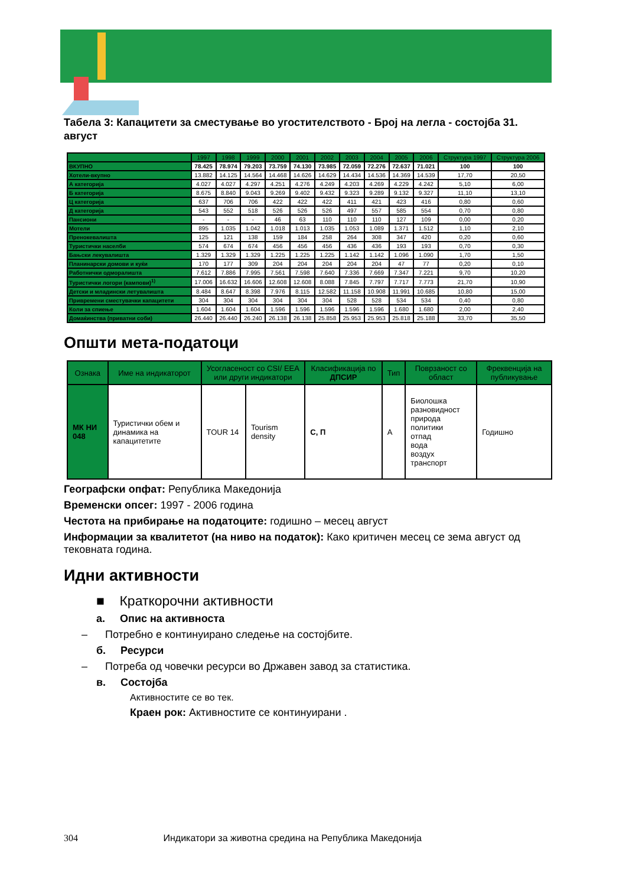Табела 3: Капацитети за сместување во угостителството - Број на легла - состојба 31. август
| | 1997 | 1998 | 1999 | 2000 | 2001 | 2002 | 2003 | 2004 | 2005 | 2006 | Структура 1997 | Структура 2006 |
| --- | --- | --- | --- | --- | --- | --- | --- | --- | --- | --- | --- | --- |
| ВКУПНО | 78.425 | 78.974 | 79.203 | 73.759 | 74.130 | 73.985 | 72.059 | 72.276 | 72.637 | 71.021 | 100 | 100 |
| Хотели-вкупно | 13.882 | 14.125 | 14.564 | 14.468 | 14.626 | 14.629 | 14.434 | 14.536 | 14.369 | 14.539 | 17,70 | 20,50 |
| А категорија | 4.027 | 4.027 | 4.297 | 4.251 | 4.276 | 4.249 | 4.203 | 4.269 | 4.229 | 4.242 | 5,10 | 6,00 |
| Б категорија | 8.675 | 8.840 | 9.043 | 9.269 | 9.402 | 9.432 | 9.323 | 9.289 | 9.132 | 9.327 | 11,10 | 13,10 |
| Ц категорија | 637 | 706 | 706 | 422 | 422 | 422 | 411 | 421 | 423 | 416 | 0,80 | 0,60 |
| Д категорија | 543 | 552 | 518 | 526 | 526 | 526 | 497 | 557 | 585 | 554 | 0,70 | 0,80 |
| Пансиони | - | - | - | 46 | 63 | 110 | 110 | 110 | 127 | 109 | 0,00 | 0,20 |
| Мотели | 895 | 1.035 | 1.042 | 1.018 | 1.013 | 1.035 | 1.053 | 1.089 | 1.371 | 1.512 | 1,10 | 2,10 |
| Пренокевалишта | 125 | 121 | 138 | 159 | 184 | 258 | 264 | 308 | 347 | 420 | 0,20 | 0,60 |
| Туристички населби | 574 | 674 | 674 | 456 | 456 | 456 | 436 | 436 | 193 | 193 | 0,70 | 0,30 |
| Бањски лекувалишта | 1.329 | 1.329 | 1.329 | 1.225 | 1.225 | 1.225 | 1.142 | 1.142 | 1.096 | 1.090 | 1,70 | 1,50 |
| Планинарски домови и куќи | 170 | 177 | 309 | 204 | 204 | 204 | 204 | 204 | 47 | 77 | 0,20 | 0,10 |
| Работнички одморалишта | 7.612 | 7.886 | 7.995 | 7.561 | 7.598 | 7.640 | 7.336 | 7.669 | 7.347 | 7.221 | 9,70 | 10,20 |
| Туристички логори (кампови)<sup>1)</sup> | 17.006 | 16.632 | 16.606 | 12.608 | 12.608 | 8.088 | 7.845 | 7.797 | 7.717 | 7.773 | 21,70 | 10,90 |
| Детски и младински летувалишта | 8.484 | 8.647 | 8.398 | 7.976 | 8.115 | 12.582 | 11.158 | 10.908 | 11.991 | 10.685 | 10,80 | 15,00 |
| Привремени сместувачки капацитети | 304 | 304 | 304 | 304 | 304 | 304 | 528 | 528 | 534 | 534 | 0,40 | 0,80 |
| Кoли за спиење | 1.604 | 1.604 | 1.604 | 1.596 | 1.596 | 1.596 | 1.596 | 1.596 | 1.680 | 1.680 | 2,00 | 2,40 |
| Домаќинства (приватни соби) | 26.440 | 26.440 | 26.240 | 26.138 | 26.138 | 25.858 | 25.953 | 25.953 | 25.818 | 25.188 | 33,70 | 35,50 |
Општи мета-податоци
| Ознака | Име на индикаторот | Усогласеност со CSI/ EEA или други индикатори | | Класификација по ДПСИР | Тип | Поврзаност со област | Фреквенција на публикување |
| --- | --- | --- | --- | --- | --- | --- | --- |
| МК НИ 048 | Туристички обем и динамика на капацитетите | TOUR 14 | Tourism density | С, П | А | Биолошка разновидност природа политики отпад вода воздух транспорт | Годишно |
Географски опфат: Република Македонија
Временски опсег: 1997 - 2006 година
Честота на прибирање на податоците: годишно – месец август
Информации за квалитетот (на ниво на податок): Како критичен месец се зема август од тековната година.
Идни активности
■ Краткорочни активности
а. Опис на активноста
– Потребно е континуирано следење на состојбите.
б. Ресурси
– Потреба од човечки ресурси во Државен завод за статистика.
в. Состојба
Активностите се во тек.
Краен рок: Активностите се континуирани .
304 Индикатори за животна средина на Република Македонија